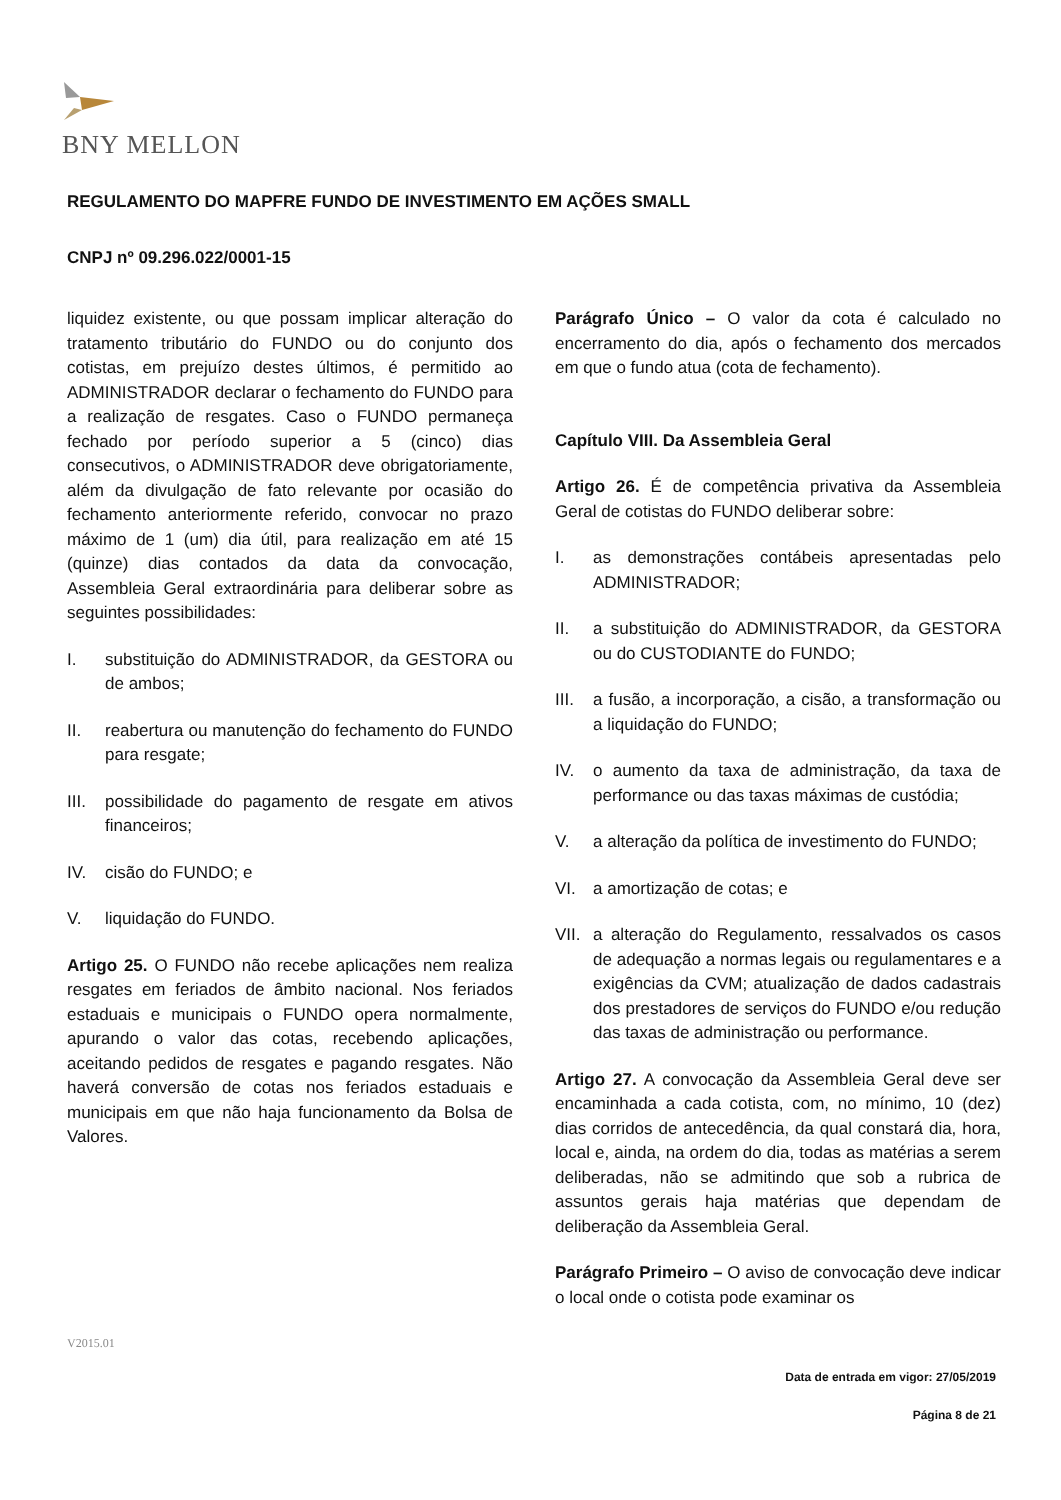BNY MELLON
REGULAMENTO DO MAPFRE FUNDO DE INVESTIMENTO EM AÇÕES SMALL
CNPJ nº 09.296.022/0001-15
liquidez existente, ou que possam implicar alteração do tratamento tributário do FUNDO ou do conjunto dos cotistas, em prejuízo destes últimos, é permitido ao ADMINISTRADOR declarar o fechamento do FUNDO para a realização de resgates. Caso o FUNDO permaneça fechado por período superior a 5 (cinco) dias consecutivos, o ADMINISTRADOR deve obrigatoriamente, além da divulgação de fato relevante por ocasião do fechamento anteriormente referido, convocar no prazo máximo de 1 (um) dia útil, para realização em até 15 (quinze) dias contados da data da convocação, Assembleia Geral extraordinária para deliberar sobre as seguintes possibilidades:
I. substituição do ADMINISTRADOR, da GESTORA ou de ambos;
II. reabertura ou manutenção do fechamento do FUNDO para resgate;
III. possibilidade do pagamento de resgate em ativos financeiros;
IV. cisão do FUNDO; e
V. liquidação do FUNDO.
Artigo 25. O FUNDO não recebe aplicações nem realiza resgates em feriados de âmbito nacional. Nos feriados estaduais e municipais o FUNDO opera normalmente, apurando o valor das cotas, recebendo aplicações, aceitando pedidos de resgates e pagando resgates. Não haverá conversão de cotas nos feriados estaduais e municipais em que não haja funcionamento da Bolsa de Valores.
Parágrafo Único – O valor da cota é calculado no encerramento do dia, após o fechamento dos mercados em que o fundo atua (cota de fechamento).
Capítulo VIII. Da Assembleia Geral
Artigo 26. É de competência privativa da Assembleia Geral de cotistas do FUNDO deliberar sobre:
I. as demonstrações contábeis apresentadas pelo ADMINISTRADOR;
II. a substituição do ADMINISTRADOR, da GESTORA ou do CUSTODIANTE do FUNDO;
III. a fusão, a incorporação, a cisão, a transformação ou a liquidação do FUNDO;
IV. o aumento da taxa de administração, da taxa de performance ou das taxas máximas de custódia;
V. a alteração da política de investimento do FUNDO;
VI. a amortização de cotas; e
VII. a alteração do Regulamento, ressalvados os casos de adequação a normas legais ou regulamentares e a exigências da CVM; atualização de dados cadastrais dos prestadores de serviços do FUNDO e/ou redução das taxas de administração ou performance.
Artigo 27. A convocação da Assembleia Geral deve ser encaminhada a cada cotista, com, no mínimo, 10 (dez) dias corridos de antecedência, da qual constará dia, hora, local e, ainda, na ordem do dia, todas as matérias a serem deliberadas, não se admitindo que sob a rubrica de assuntos gerais haja matérias que dependam de deliberação da Assembleia Geral.
Parágrafo Primeiro – O aviso de convocação deve indicar o local onde o cotista pode examinar os
V2015.01
Data de entrada em vigor: 27/05/2019
Página 8 de 21